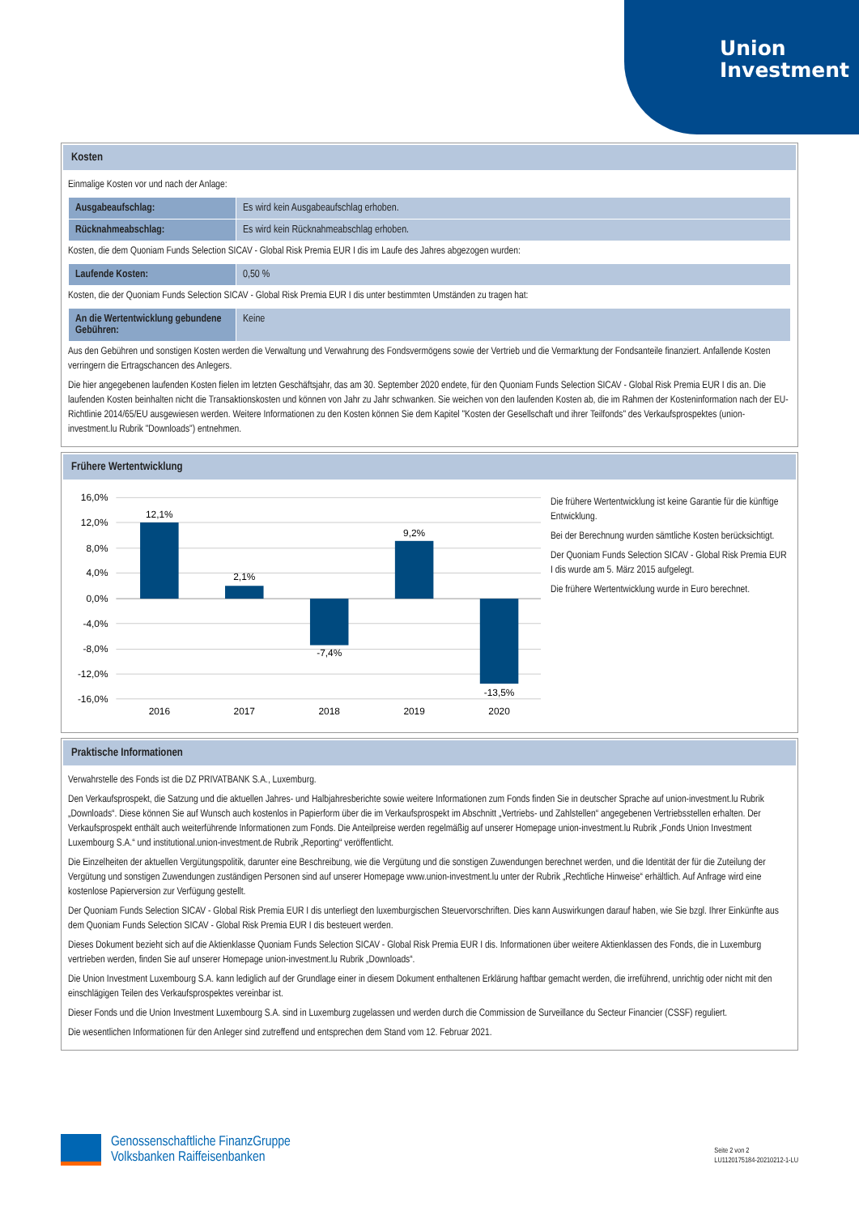Union
Investment
Kosten
Einmalige Kosten vor und nach der Anlage:
| Ausgabeaufschlag: | Es wird kein Ausgabeaufschlag erhoben. |
| Rücknahmeabschlag: | Es wird kein Rücknahmeabschlag erhoben. |
Kosten, die dem Quoniam Funds Selection SICAV - Global Risk Premia EUR I dis im Laufe des Jahres abgezogen wurden:
| Laufende Kosten: | 0,50 % |
Kosten, die der Quoniam Funds Selection SICAV - Global Risk Premia EUR I dis unter bestimmten Umständen zu tragen hat:
| An die Wertentwicklung gebundene Gebühren: | Keine |
Aus den Gebühren und sonstigen Kosten werden die Verwaltung und Verwahrung des Fondsvermögens sowie der Vertrieb und die Vermarktung der Fondsanteile finanziert. Anfallende Kosten verringern die Ertragschancen des Anlegers.
Die hier angegebenen laufenden Kosten fielen im letzten Geschäftsjahr, das am 30. September 2020 endete, für den Quoniam Funds Selection SICAV - Global Risk Premia EUR I dis an. Die laufenden Kosten beinhalten nicht die Transaktionskosten und können von Jahr zu Jahr schwanken. Sie weichen von den laufenden Kosten ab, die im Rahmen der Kosteninformation nach der EU-Richtlinie 2014/65/EU ausgewiesen werden. Weitere Informationen zu den Kosten können Sie dem Kapitel "Kosten der Gesellschaft und ihrer Teilfonds" des Verkaufsprospektes (union-investment.lu Rubrik "Downloads") entnehmen.
Frühere Wertentwicklung
16,0%
12,0%
8,0%
4,0%
0,0%
-4,0%
-8,0%
-12,0%
-16,0%
12,1%
2,1%
-7,4%
9,2%
-13,5%
2016
2017
2018
2019
2020
Die frühere Wertentwicklung ist keine Garantie für die künftige Entwicklung.
Bei der Berechnung wurden sämtliche Kosten berücksichtigt.
Der Quoniam Funds Selection SICAV - Global Risk Premia EUR I dis wurde am 5. März 2015 aufgelegt.
Die frühere Wertentwicklung wurde in Euro berechnet.
Praktische Informationen
Verwahrstelle des Fonds ist die DZ PRIVATBANK S.A., Luxemburg.
Den Verkaufsprospekt, die Satzung und die aktuellen Jahres- und Halbjahresberichte sowie weitere Informationen zum Fonds finden Sie in deutscher Sprache auf union-investment.lu Rubrik „Downloads“. Diese können Sie auf Wunsch auch kostenlos in Papierform über die im Verkaufsprospekt im Abschnitt „Vertriebs- und Zahlstellen“ angegebenen Vertriebsstellen erhalten. Der Verkaufsprospekt enthält auch weiterführende Informationen zum Fonds. Die Anteilpreise werden regelmäßig auf unserer Homepage union-investment.lu Rubrik „Fonds Union Investment Luxembourg S.A.“ und institutional.union-investment.de Rubrik „Reporting“ veröffentlicht.
Die Einzelheiten der aktuellen Vergütungspolitik, darunter eine Beschreibung, wie die Vergütung und die sonstigen Zuwendungen berechnet werden, und die Identität der für die Zuteilung der Vergütung und sonstigen Zuwendungen zuständigen Personen sind auf unserer Homepage www.union-investment.lu unter der Rubrik „Rechtliche Hinweise“ erhältlich. Auf Anfrage wird eine kostenlose Papierversion zur Verfügung gestellt.
Der Quoniam Funds Selection SICAV - Global Risk Premia EUR I dis unterliegt den luxemburgischen Steuervorschriften. Dies kann Auswirkungen darauf haben, wie Sie bzgl. Ihrer Einkünfte aus dem Quoniam Funds Selection SICAV - Global Risk Premia EUR I dis besteuert werden.
Dieses Dokument bezieht sich auf die Aktienklasse Quoniam Funds Selection SICAV - Global Risk Premia EUR I dis. Informationen über weitere Aktienklassen des Fonds, die in Luxemburg vertrieben werden, finden Sie auf unserer Homepage union-investment.lu Rubrik „Downloads“.
Die Union Investment Luxembourg S.A. kann lediglich auf der Grundlage einer in diesem Dokument enthaltenen Erklärung haftbar gemacht werden, die irreführend, unrichtig oder nicht mit den einschlägigen Teilen des Verkaufsprospektes vereinbar ist.
Dieser Fonds und die Union Investment Luxembourg S.A. sind in Luxemburg zugelassen und werden durch die Commission de Surveillance du Secteur Financier (CSSF) reguliert.
Die wesentlichen Informationen für den Anleger sind zutreffend und entsprechen dem Stand vom 12. Februar 2021.
Genossenschaftliche FinanzGruppe
Volksbanken Raiffeisenbanken
Seite 2 von 2
LU1120175184-20210212-1-LU